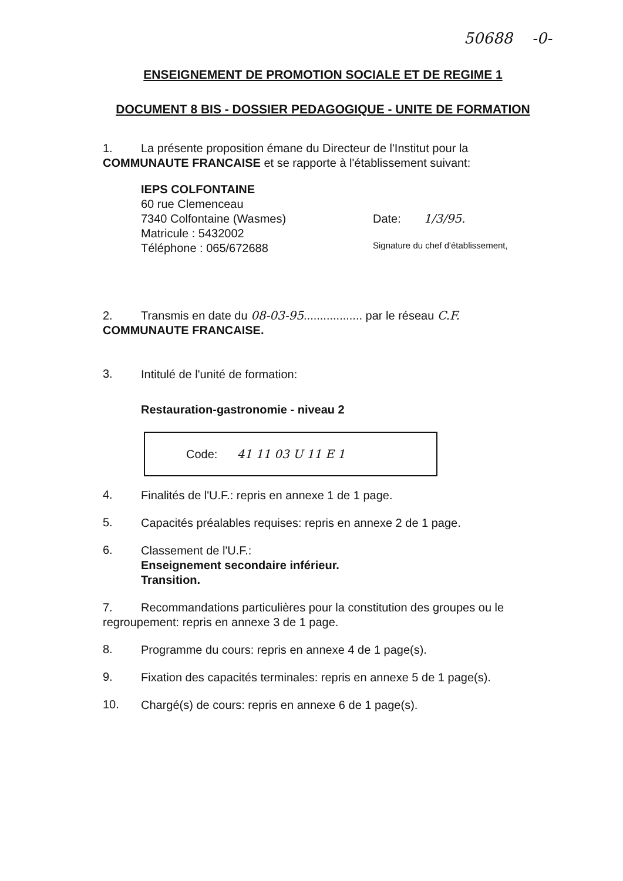50688 -0-
ENSEIGNEMENT DE PROMOTION SOCIALE ET DE REGIME 1
DOCUMENT 8 BIS - DOSSIER PEDAGOGIQUE - UNITE DE FORMATION
1. La présente proposition émane du Directeur de l'Institut pour la COMMUNAUTE FRANCAISE et se rapporte à l'établissement suivant:
IEPS COLFONTAINE
60 rue Clemenceau
7340 Colfontaine (Wasmes)
Matricule : 5432002
Téléphone : 065/672688
Date: 1/3/95.
Signature du chef d'établissement,
2. Transmis en date du 08-03-95.................. par le réseau C.F.
COMMUNAUTE FRANCAISE.
3.
Intitulé de l'unité de formation:
Restauration-gastronomie - niveau 2
Code: 41 11 03 U 11 E 1
4.
Finalités de l'U.F.: repris en annexe 1 de 1 page.
5.
Capacités préalables requises: repris en annexe 2 de 1 page.
6.
Classement de l'U.F.:
Enseignement secondaire inférieur.
Transition.
7. Recommandations particulières pour la constitution des groupes ou le regroupement: repris en annexe 3 de 1 page.
8.
Programme du cours: repris en annexe 4 de 1 page(s).
9.
Fixation des capacités terminales: repris en annexe 5 de 1 page(s).
10.
Chargé(s) de cours: repris en annexe 6 de 1 page(s).